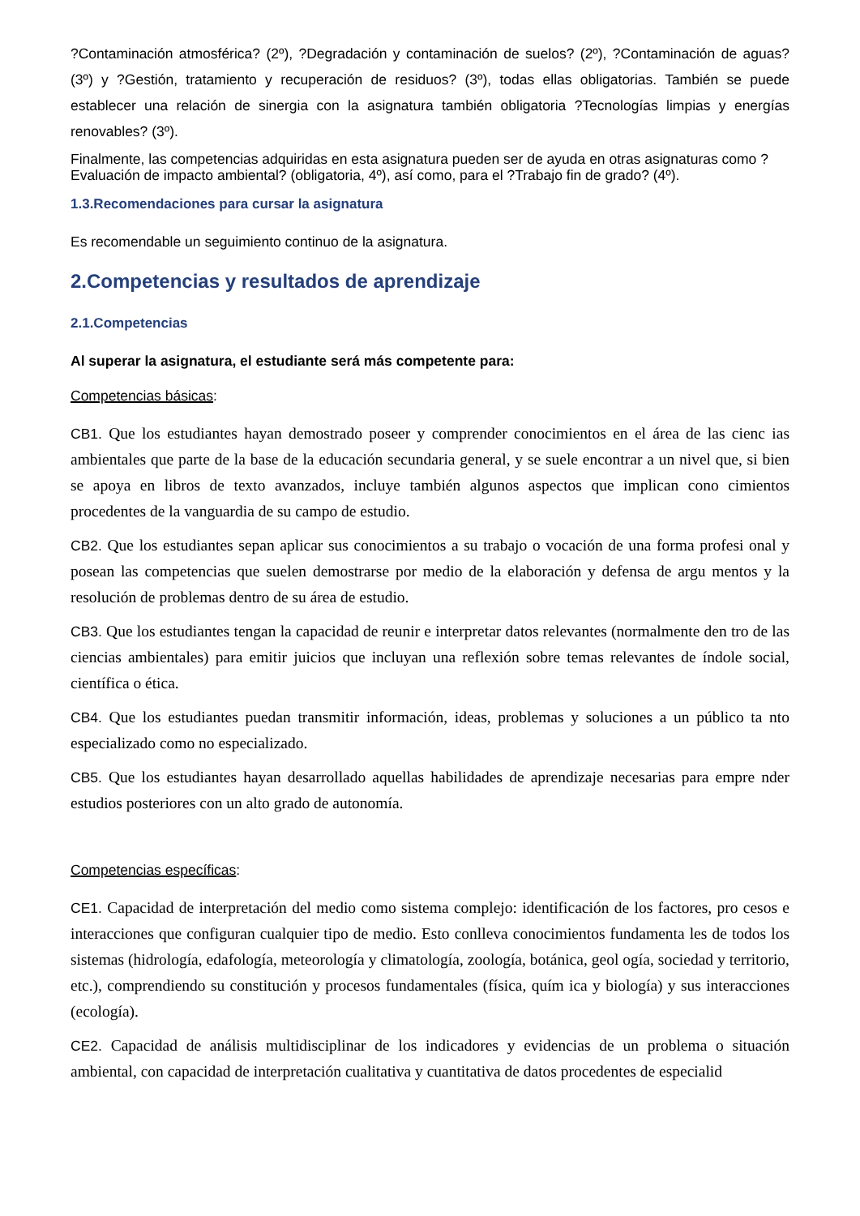?Contaminación atmosférica? (2º), ?Degradación y contaminación de suelos? (2º), ?Contaminación de aguas? (3º) y ?Gestión, tratamiento y recuperación de residuos? (3º), todas ellas obligatorias. También se puede establecer una relación de sinergia con la asignatura también obligatoria ?Tecnologías limpias y energías renovables? (3º).
Finalmente, las competencias adquiridas en esta asignatura pueden ser de ayuda en otras asignaturas como ?Evaluación de impacto ambiental? (obligatoria, 4º), así como, para el ?Trabajo fin de grado? (4º).
1.3.Recomendaciones para cursar la asignatura
Es recomendable un seguimiento continuo de la asignatura.
2.Competencias y resultados de aprendizaje
2.1.Competencias
Al superar la asignatura, el estudiante será más competente para:
Competencias básicas:
CB1. Que los estudiantes hayan demostrado poseer y comprender conocimientos en el área de las cienc ias ambientales que parte de la base de la educación secundaria general, y se suele encontrar a un nivel que, si bien se apoya en libros de texto avanzados, incluye también algunos aspectos que implican cono cimientos procedentes de la vanguardia de su campo de estudio.
CB2. Que los estudiantes sepan aplicar sus conocimientos a su trabajo o vocación de una forma profesi onal y posean las competencias que suelen demostrarse por medio de la elaboración y defensa de argu mentos y la resolución de problemas dentro de su área de estudio.
CB3. Que los estudiantes tengan la capacidad de reunir e interpretar datos relevantes (normalmente den tro de las ciencias ambientales) para emitir juicios que incluyan una reflexión sobre temas relevantes de índole social, científica o ética.
CB4. Que los estudiantes puedan transmitir información, ideas, problemas y soluciones a un público ta nto especializado como no especializado.
CB5. Que los estudiantes hayan desarrollado aquellas habilidades de aprendizaje necesarias para empre nder estudios posteriores con un alto grado de autonomía.
Competencias específicas:
CE1. Capacidad de interpretación del medio como sistema complejo: identificación de los factores, pro cesos e interacciones que configuran cualquier tipo de medio. Esto conlleva conocimientos fundamenta les de todos los sistemas (hidrología, edafología, meteorología y climatología, zoología, botánica, geol ogía, sociedad y territorio, etc.), comprendiendo su constitución y procesos fundamentales (física, quím ica y biología) y sus interacciones (ecología).
CE2. Capacidad de análisis multidisciplinar de los indicadores y evidencias de un problema o situación ambiental, con capacidad de interpretación cualitativa y cuantitativa de datos procedentes de especialid